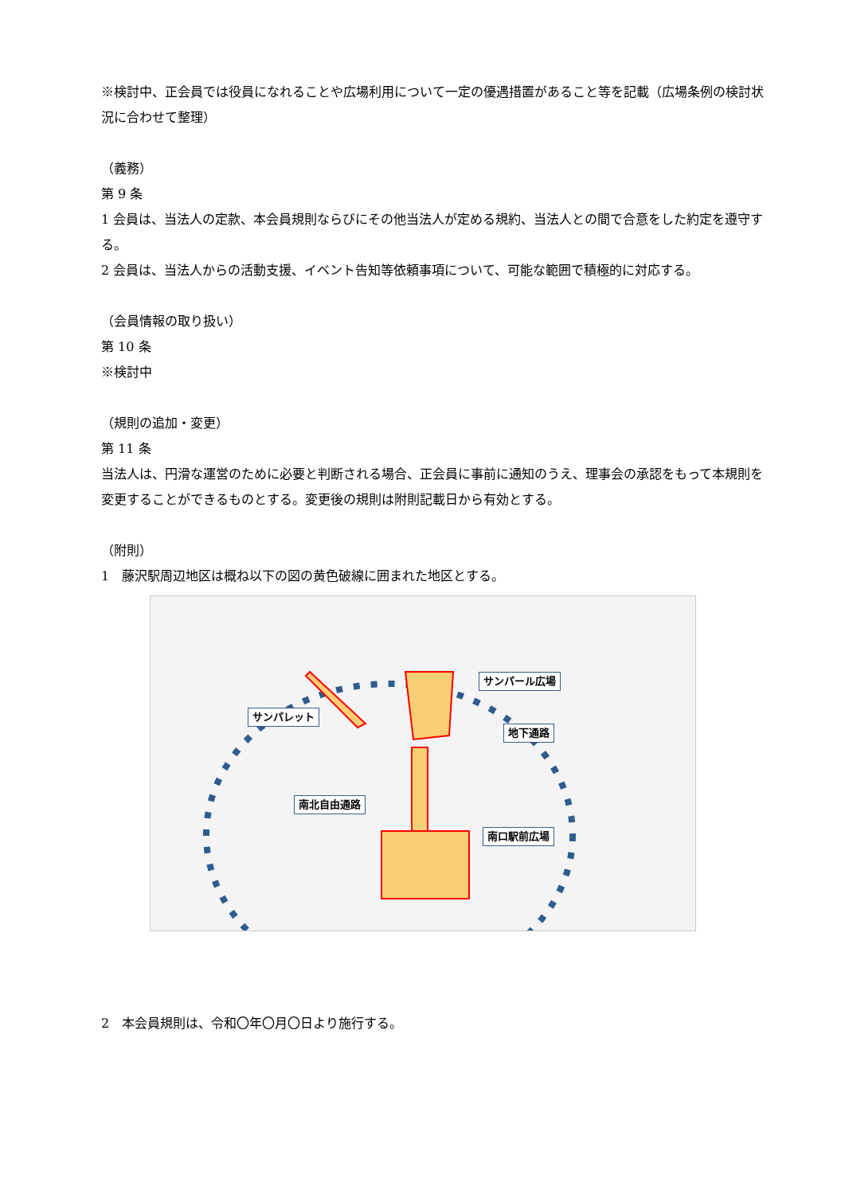※検討中、正会員では役員になれることや広場利用について一定の優遇措置があること等を記載（広場条例の検討状況に合わせて整理）
（義務）
第 9 条
1 会員は、当法人の定款、本会員規則ならびにその他当法人が定める規約、当法人との間で合意をした約定を遵守する。
2 会員は、当法人からの活動支援、イベント告知等依頼事項について、可能な範囲で積極的に対応する。
（会員情報の取り扱い）
第 10 条
※検討中
（規則の追加・変更）
第 11 条
当法人は、円滑な運営のために必要と判断される場合、正会員に事前に通知のうえ、理事会の承認をもって本規則を変更することができるものとする。変更後の規則は附則記載日から有効とする。
（附則）
1　藤沢駅周辺地区は概ね以下の図の黄色破線に囲まれた地区とする。
サンパール広場
サンパレット
地下通路
南北自由通路
南口駅前広場
2　本会員規則は、令和〇年〇月〇日より施行する。